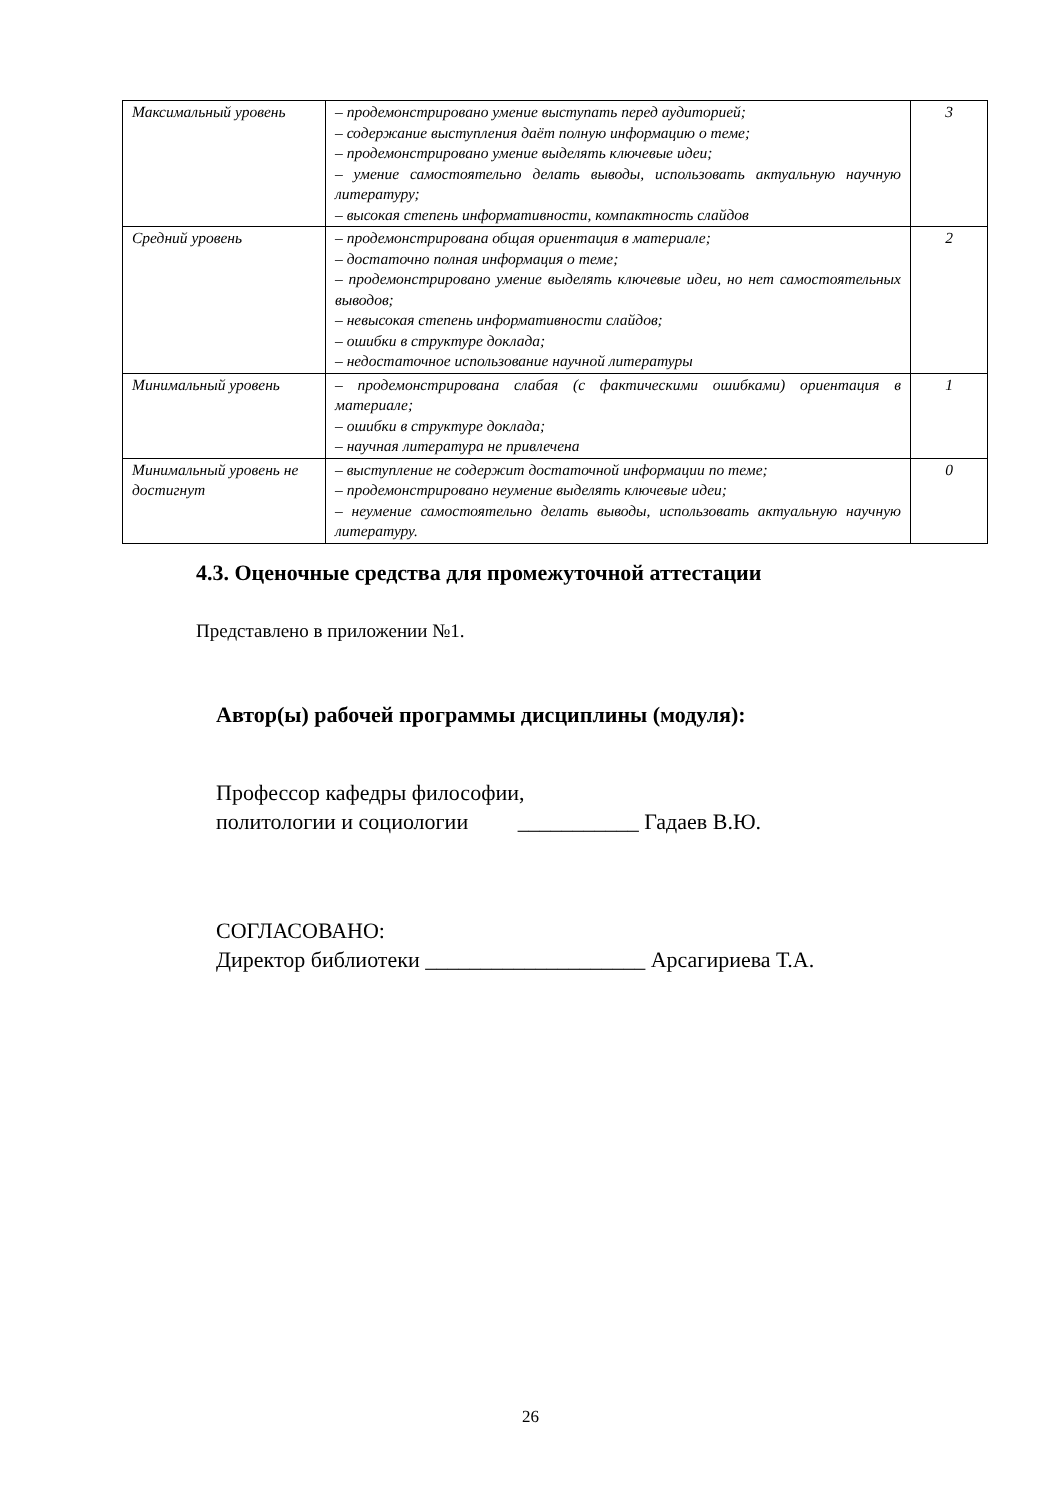| Максимальный уровень | – продемонстрировано умение выступать перед аудиторией; – содержание выступления даёт полную информацию о теме; – продемонстрировано умение выделять ключевые идеи; – умение самостоятельно делать выводы, использовать актуальную научную литературу; – высокая степень информативности, компактность слайдов | 3 |
| Средний уровень | – продемонстрирована общая ориентация в материале; – достаточно полная информация о теме; – продемонстрировано умение выделять ключевые идеи, но нет самостоятельных выводов; – невысокая степень информативности слайдов; – ошибки в структуре доклада; – недостаточное использование научной литературы | 2 |
| Минимальный уровень | – продемонстрирована слабая (с фактическими ошибками) ориентация в материале; – ошибки в структуре доклада; – научная литература не привлечена | 1 |
| Минимальный уровень не достигнут | – выступление не содержит достаточной информации по теме; – продемонстрировано неумение выделять ключевые идеи; – неумение самостоятельно делать выводы, использовать актуальную научную литературу. | 0 |
4.3. Оценочные средства для промежуточной аттестации
Представлено в приложении №1.
Автор(ы) рабочей программы дисциплины (модуля):
Профессор кафедры философии,
политологии и социологии ___________ Гадаев В.Ю.
СОГЛАСОВАНО:
Директор библиотеки ____________________ Арсагириева Т.А.
26